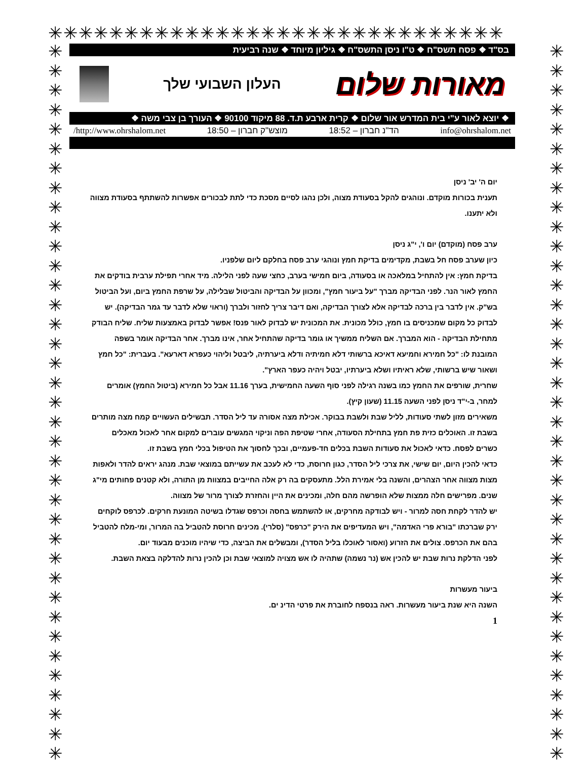✳✳✳✳✳✳✳✳✳✳✳✳✳✳✳✳✳✳✳✳✳✳✳✳✳✳✳✳✳✳
✳
✳
✳
✳
✳
✳
✳
✳
✳
✳
✳
✳
✳
✳
✳
✳
✳
✳
✳
✳
✳
✳
✳
✳
✳
✳
✳
✳
✳
✳
✳
✳
✳
✳
✳
✳
✳
✳
✳
✳
✳
✳
✳
✳
✳
✳
✳
✳
✳
✳
✳
✳
✳
✳
✳
✳
✳
✳
✳
✳
✳
✳
✳
✳
✳
✳
✳
✳
✳
✳
✳
✳
✳
✳
בס"ד ❖ פסח תשס"ח ❖ ט"ו ניסן התשס"ח ❖ גיליון מיוחד ❖ שנה רביעית
מאורות שלום
העלון השבועי שלך
❖ יוצא לאור ע"י בית המדרש אור שלום ❖ קרית ארבע ת.ד. 88 מיקוד 90100 ❖ העורך בן צבי משה ❖
info@ohrshalom.net הד"נ חברון – 18:52 מוצש"ק חברון – 18:50 http://www.ohrshalom.net/
יום ה' יב' ניסן
תענית בכורות מוקדם. ונוהגים להקל בסעודת מצוה, ולכן נהגו לסיים מסכת כדי לתת לבכורים אפשרות להשתתף בסעודת מצווה ולא יתענו.
ערב פסח (מוקדם) יום ו', י"ג ניסן
כיון שערב פסח חל בשבת, מקדימים בדיקת חמץ ונוהגי ערב פסח בחלקם ליום שלפניו.
בדיקת חמץ: אין להתחיל במלאכה או בסעודה, ביום חמישי בערב, כחצי שעה לפני הלילה. מיד אחרי תפילת ערבית בודקים את החמץ לאור הנר. לפני הבדיקה מברך "על ביעור חמץ", ומכוון על הבדיקה והביטול שבלילה, על שרפת החמץ ביום, ועל הביטול בש"ק. אין לדבר בין ברכה לבדיקה אלא לצורך הבדיקה, ואם דיבר צריך לחזור ולברך (וראוי שלא לדבר עד גמר הבדיקה). יש לבדוק כל מקום שמכניסים בו חמץ, כולל מכונית. את המכונית יש לבדוק לאור פנס! אפשר לבדוק באמצעות שליח. שליח הבודק מתחילת הבדיקה - הוא המברך. אם השליח ממשיך או גומר בדיקה שהתחיל אחר, אינו מברך. אחר הבדיקה אומר בשפה המובנת לו: "כל חמירא וחמיעא דאיכא ברשותי דלא חמיתיה ודלא ביערתיה, ליבטל וליהוי כעפרא דארעא". בעברית: "כל חמץ ושאור שיש ברשותי, שלא ראיתיו ושלא ביערתיו, יבטל ויהיה כעפר הארץ".
שחרית, שורפים את החמץ כמו בשנה רגילה לפני סוף השעה החמישית, בערך 11.16 אבל כל חמירא (ביטול החמץ) אומרים למחר, ב-י"ד ניסן לפני השעה 11.15 (שעון קיץ).
משאירים מזון לשתי סעודות, לליל שבת ולשבת בבוקר. אכילת מצה אסורה עד ליל הסדר. תבשילים העשויים קמח מצה מותרים בשבת זו. האוכלים כזית פת חמץ בתחילת הסעודה, אחרי שטיפת הפה וניקוי המגשים עוברים למקום אחר לאכול מאכלים כשרים לפסח. כדאי לאכול את סעודות השבת בכלים חד-פעמיים, ובכך לחסוך את הטיפול בכלי חמץ בשבת זו.
כדאי להכין היום, יום שישי, את צרכי ליל הסדר, כגון חרוסת, כדי לא לעכב את עשייתם במוצאי שבת. מנהג יראים להדר ולאפות מצות מצווה אחר הצהרים, והשנה בלי אמירת הלל. מתעסקים בה רק אלה החייבים במצוות מן התורה, ולא קטנים פחותים מי"ג שנים. מפרישים חלה ממצות שלא הופרשה מהם חלה, ומכינים את היין והחזרת לצורך מרור של מצווה.
יש להדר לקחת חסה למרור - ויש לבודקה מחרקים, או להשתמש בחסה וכרפס שגדלו בשיטה המונעת חרקים. לכרפס לוקחים ירק שברכתו "בורא פרי האדמה", ויש המעדיפים את הירק "כרפס" (סלרי). מכינים חרוסת להטביל בה המרור, ומי-מלח להטביל בהם את הכרפס. צולים את הזרוע (ואסור לאוכלו בליל הסדר), ומבשלים את הביצה, כדי שיהיו מוכנים מבעוד יום.
לפני הדלקת נרות שבת יש להכין אש (נר נשמה) שתהיה לו אש מצויה למוצאי שבת וכן להכין נרות להדלקה בצאת השבת.
ביעור מעשרות
השנה היא שנת ביעור מעשרות. ראה בנספח לחוברת את פרטי הדינ ים.
1